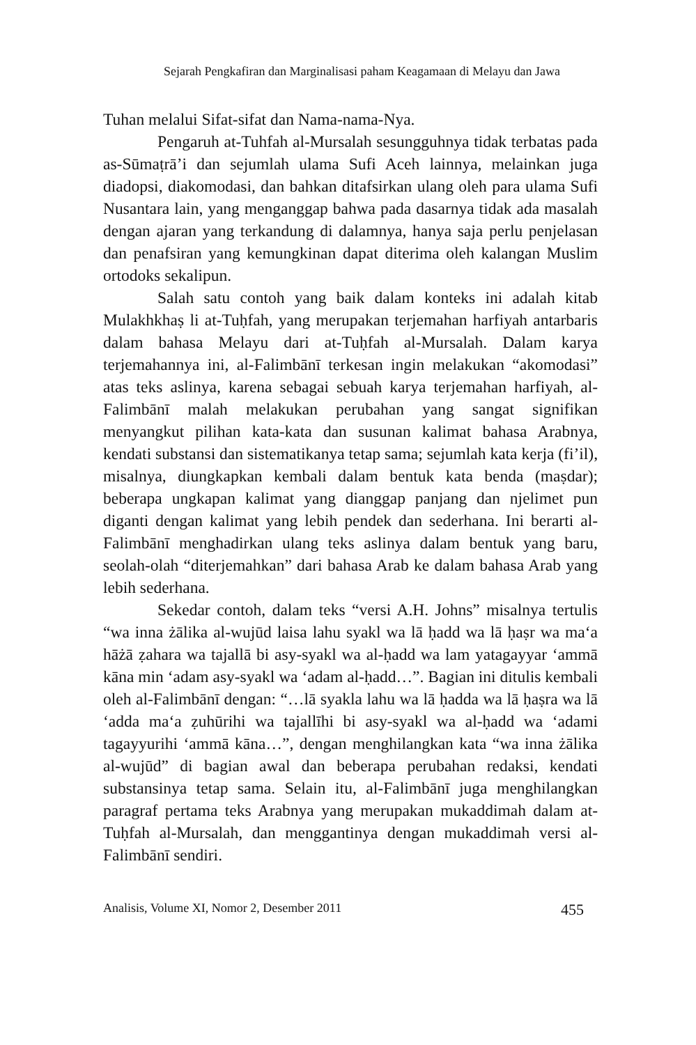Sejarah Pengkafiran dan Marginalisasi paham Keagamaan di Melayu dan Jawa
Tuhan melalui Sifat-sifat dan Nama-nama-Nya.
Pengaruh at-Tuhfah al-Mursalah sesungguhnya tidak terbatas pada as-Sūmaṭrā’i dan sejumlah ulama Sufi Aceh lainnya, melainkan juga diadopsi, diakomodasi, dan bahkan ditafsirkan ulang oleh para ulama Sufi Nusantara lain, yang menganggap bahwa pada dasarnya tidak ada masalah dengan ajaran yang terkandung di dalamnya, hanya saja perlu penjelasan dan penafsiran yang kemungkinan dapat diterima oleh kalangan Muslim ortodoks sekalipun.
Salah satu contoh yang baik dalam konteks ini adalah kitab Mulakhkhaṣ li at-Tuḥfah, yang merupakan terjemahan harfiyah antarbaris dalam bahasa Melayu dari at-Tuḥfah al-Mursalah. Dalam karya terjemahannya ini, al-Falimbānī terkesan ingin melakukan “akomodasi” atas teks aslinya, karena sebagai sebuah karya terjemahan harfiyah, al-Falimbānī malah melakukan perubahan yang sangat signifikan menyangkut pilihan kata-kata dan susunan kalimat bahasa Arabnya, kendati substansi dan sistematikanya tetap sama; sejumlah kata kerja (fi’il), misalnya, diungkapkan kembali dalam bentuk kata benda (maṣdar); beberapa ungkapan kalimat yang dianggap panjang dan njelimet pun diganti dengan kalimat yang lebih pendek dan sederhana. Ini berarti al-Falimbānī menghadirkan ulang teks aslinya dalam bentuk yang baru, seolah-olah “diterjemahkan” dari bahasa Arab ke dalam bahasa Arab yang lebih sederhana.
Sekedar contoh, dalam teks “versi A.H. Johns” misalnya tertulis “wa inna żālika al-wujūd laisa lahu syakl wa lā ḥadd wa lā ḥaṣr wa ma‘a hāżā ẓahara wa tajallā bi asy-syakl wa al-ḥadd wa lam yatagayyar ‘ammā kāna min ‘adam asy-syakl wa ‘adam al-ḥadd…”. Bagian ini ditulis kembali oleh al-Falimbānī dengan: “…lā syakla lahu wa lā ḥadda wa lā ḥaṣra wa lā ‘adda ma‘a ẓuhūrihi wa tajallīhi bi asy-syakl wa al-ḥadd wa ‘adami tagayyurihi ‘ammā kāna…”, dengan menghilangkan kata “wa inna żālika al-wujūd” di bagian awal dan beberapa perubahan redaksi, kendati substansinya tetap sama. Selain itu, al-Falimbānī juga menghilangkan paragraf pertama teks Arabnya yang merupakan mukaddimah dalam at-Tuḥfah al-Mursalah, dan menggantinya dengan mukaddimah versi al-Falimbānī sendiri.
Analisis, Volume XI, Nomor 2, Desember 2011 455